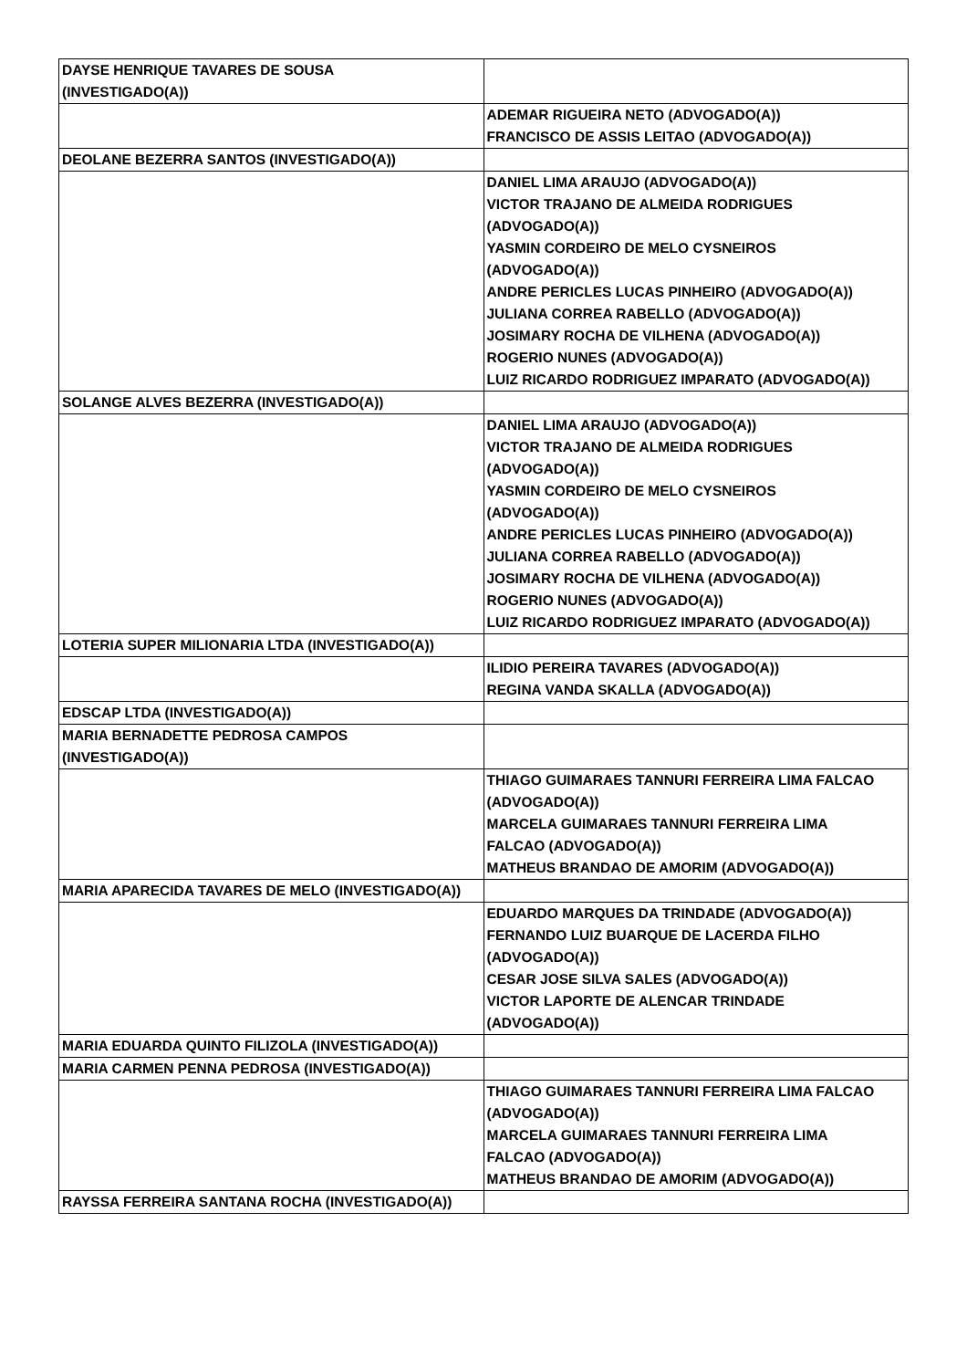| DAYSE HENRIQUE TAVARES DE SOUSA (INVESTIGADO(A)) | |
| | ADEMAR RIGUEIRA NETO (ADVOGADO(A)) FRANCISCO DE ASSIS LEITAO (ADVOGADO(A)) |
| DEOLANE BEZERRA SANTOS (INVESTIGADO(A)) | |
| | DANIEL LIMA ARAUJO (ADVOGADO(A)) VICTOR TRAJANO DE ALMEIDA RODRIGUES (ADVOGADO(A)) YASMIN CORDEIRO DE MELO CYSNEIROS (ADVOGADO(A)) ANDRE PERICLES LUCAS PINHEIRO (ADVOGADO(A)) JULIANA CORREA RABELLO (ADVOGADO(A)) JOSIMARY ROCHA DE VILHENA (ADVOGADO(A)) ROGERIO NUNES (ADVOGADO(A)) LUIZ RICARDO RODRIGUEZ IMPARATO (ADVOGADO(A)) |
| SOLANGE ALVES BEZERRA (INVESTIGADO(A)) | |
| | DANIEL LIMA ARAUJO (ADVOGADO(A)) VICTOR TRAJANO DE ALMEIDA RODRIGUES (ADVOGADO(A)) YASMIN CORDEIRO DE MELO CYSNEIROS (ADVOGADO(A)) ANDRE PERICLES LUCAS PINHEIRO (ADVOGADO(A)) JULIANA CORREA RABELLO (ADVOGADO(A)) JOSIMARY ROCHA DE VILHENA (ADVOGADO(A)) ROGERIO NUNES (ADVOGADO(A)) LUIZ RICARDO RODRIGUEZ IMPARATO (ADVOGADO(A)) |
| LOTERIA SUPER MILIONARIA LTDA (INVESTIGADO(A)) | |
| | ILIDIO PEREIRA TAVARES (ADVOGADO(A)) REGINA VANDA SKALLA (ADVOGADO(A)) |
| EDSCAP LTDA (INVESTIGADO(A)) | |
| MARIA BERNADETTE PEDROSA CAMPOS (INVESTIGADO(A)) | |
| | THIAGO GUIMARAES TANNURI FERREIRA LIMA FALCAO (ADVOGADO(A)) MARCELA GUIMARAES TANNURI FERREIRA LIMA FALCAO (ADVOGADO(A)) MATHEUS BRANDAO DE AMORIM (ADVOGADO(A)) |
| MARIA APARECIDA TAVARES DE MELO (INVESTIGADO(A)) | |
| | EDUARDO MARQUES DA TRINDADE (ADVOGADO(A)) FERNANDO LUIZ BUARQUE DE LACERDA FILHO (ADVOGADO(A)) CESAR JOSE SILVA SALES (ADVOGADO(A)) VICTOR LAPORTE DE ALENCAR TRINDADE (ADVOGADO(A)) |
| MARIA EDUARDA QUINTO FILIZOLA (INVESTIGADO(A)) | |
| MARIA CARMEN PENNA PEDROSA (INVESTIGADO(A)) | |
| | THIAGO GUIMARAES TANNURI FERREIRA LIMA FALCAO (ADVOGADO(A)) MARCELA GUIMARAES TANNURI FERREIRA LIMA FALCAO (ADVOGADO(A)) MATHEUS BRANDAO DE AMORIM (ADVOGADO(A)) |
| RAYSSA FERREIRA SANTANA ROCHA (INVESTIGADO(A)) | |